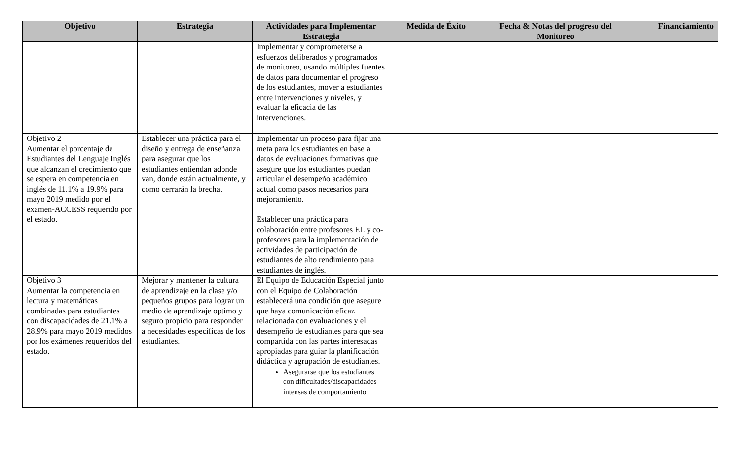| Objetivo | Estrategia | Actividades para Implementar Estrategia | Medida de Éxito | Fecha & Notas del progreso del Monitoreo | Financiamiento |
| --- | --- | --- | --- | --- | --- |
| | | Implementar y comprometerse a esfuerzos deliberados y programados de monitoreo, usando múltiples fuentes de datos para documentar el progreso de los estudiantes, mover a estudiantes entre intervenciones y niveles, y evaluar la eficacia de las intervenciones. | | | |
| Objetivo 2 Aumentar el porcentaje de Estudiantes del Lenguaje Inglés que alcanzan el crecimiento que se espera en competencia en inglés de 11.1% a 19.9% para mayo 2019 medido por el examen-ACCESS requerido por el estado. | Establecer una práctica para el diseño y entrega de enseñanza para asegurar que los estudiantes entiendan adonde van, donde están actualmente, y como cerrarán la brecha. | Implementar un proceso para fijar una meta para los estudiantes en base a datos de evaluaciones formativas que asegure que los estudiantes puedan articular el desempeño académico actual como pasos necesarios para mejoramiento. Establecer una práctica para colaboración entre profesores EL y co-profesores para la implementación de actividades de participación de estudiantes de alto rendimiento para estudiantes de inglés. | | | |
| Objetivo 3 Aumentar la competencia en lectura y matemáticas combinadas para estudiantes con discapacidades de 21.1% a 28.9% para mayo 2019 medidos por los exámenes requeridos del estado. | Mejorar y mantener la cultura de aprendizaje en la clase y/o pequeños grupos para lograr un medio de aprendizaje optimo y seguro propicio para responder a necesidades especificas de los estudiantes. | El Equipo de Educación Especial junto con el Equipo de Colaboración establecerá una condición que asegure que haya comunicación eficaz relacionada con evaluaciones y el desempeño de estudiantes para que sea compartida con las partes interesadas apropiadas para guiar la planificación didáctica y agrupación de estudiantes. Asegurarse que los estudiantes con dificultades/discapacidades intensas de comportamiento | | | |